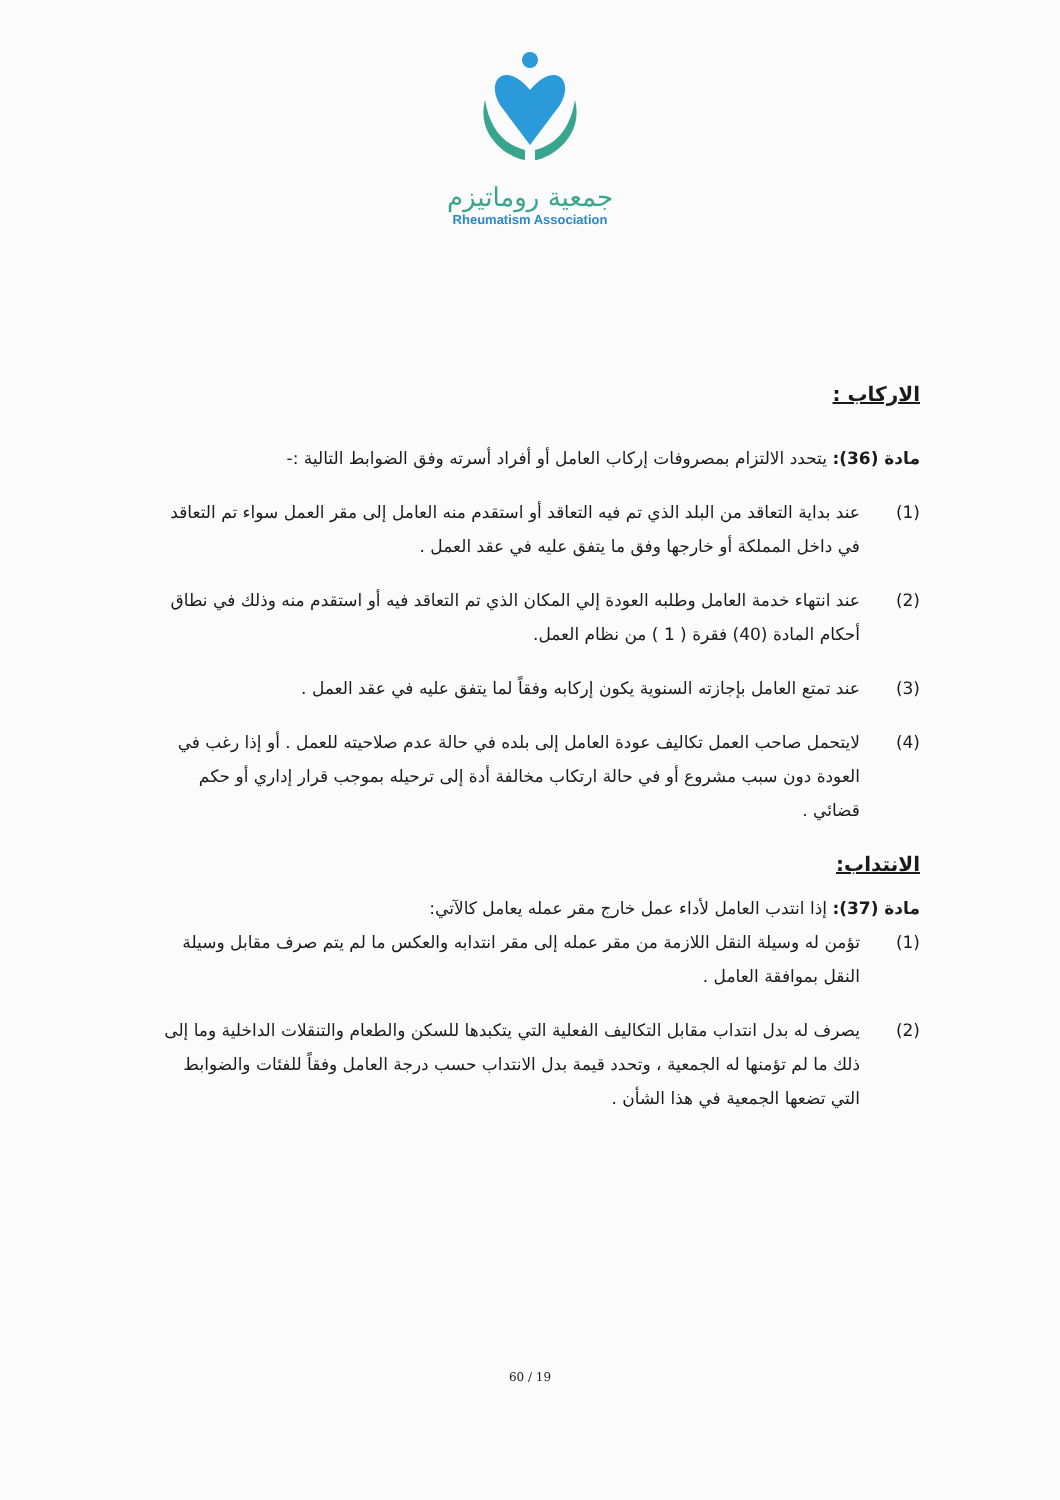جمعية روماتيزم
Rheumatism Association
الاركاب :
مادة (36): يتحدد الالتزام بمصروفات إركاب العامل أو أفراد أسرته وفق الضوابط التالية :-
(1) عند بداية التعاقد من البلد الذي تم فيه التعاقد أو استقدم منه العامل إلى مقر العمل سواء تم التعاقد في داخل المملكة أو خارجها وفق ما يتفق عليه في عقد العمل .
(2) عند انتهاء خدمة العامل وطلبه العودة إلي المكان الذي تم التعاقد فيه أو استقدم منه وذلك في نطاق أحكام المادة (40) فقرة ( 1 ) من نظام العمل.
(3) عند تمتع العامل بإجازته السنوية يكون إركابه وفقاً لما يتفق عليه في عقد العمل .
(4) لايتحمل صاحب العمل تكاليف عودة العامل إلى بلده في حالة عدم صلاحيته للعمل . أو إذا رغب في العودة دون سبب مشروع أو في حالة ارتكاب مخالفة أدة إلى ترحيله بموجب قرار إداري أو حكم قضائي .
الانتداب:
مادة (37): إذا انتدب العامل لأداء عمل خارج مقر عمله يعامل كالآتي:
(1) تؤمن له وسيلة النقل اللازمة من مقر عمله إلى مقر انتدابه والعكس ما لم يتم صرف مقابل وسيلة النقل بموافقة العامل .
(2) يصرف له بدل انتداب مقابل التكاليف الفعلية التي يتكبدها للسكن والطعام والتنقلات الداخلية وما إلى ذلك ما لم تؤمنها له الجمعية ، وتحدد قيمة بدل الانتداب حسب درجة العامل وفقاً للفئات والضوابط التي تضعها الجمعية في هذا الشأن .
60 / 19